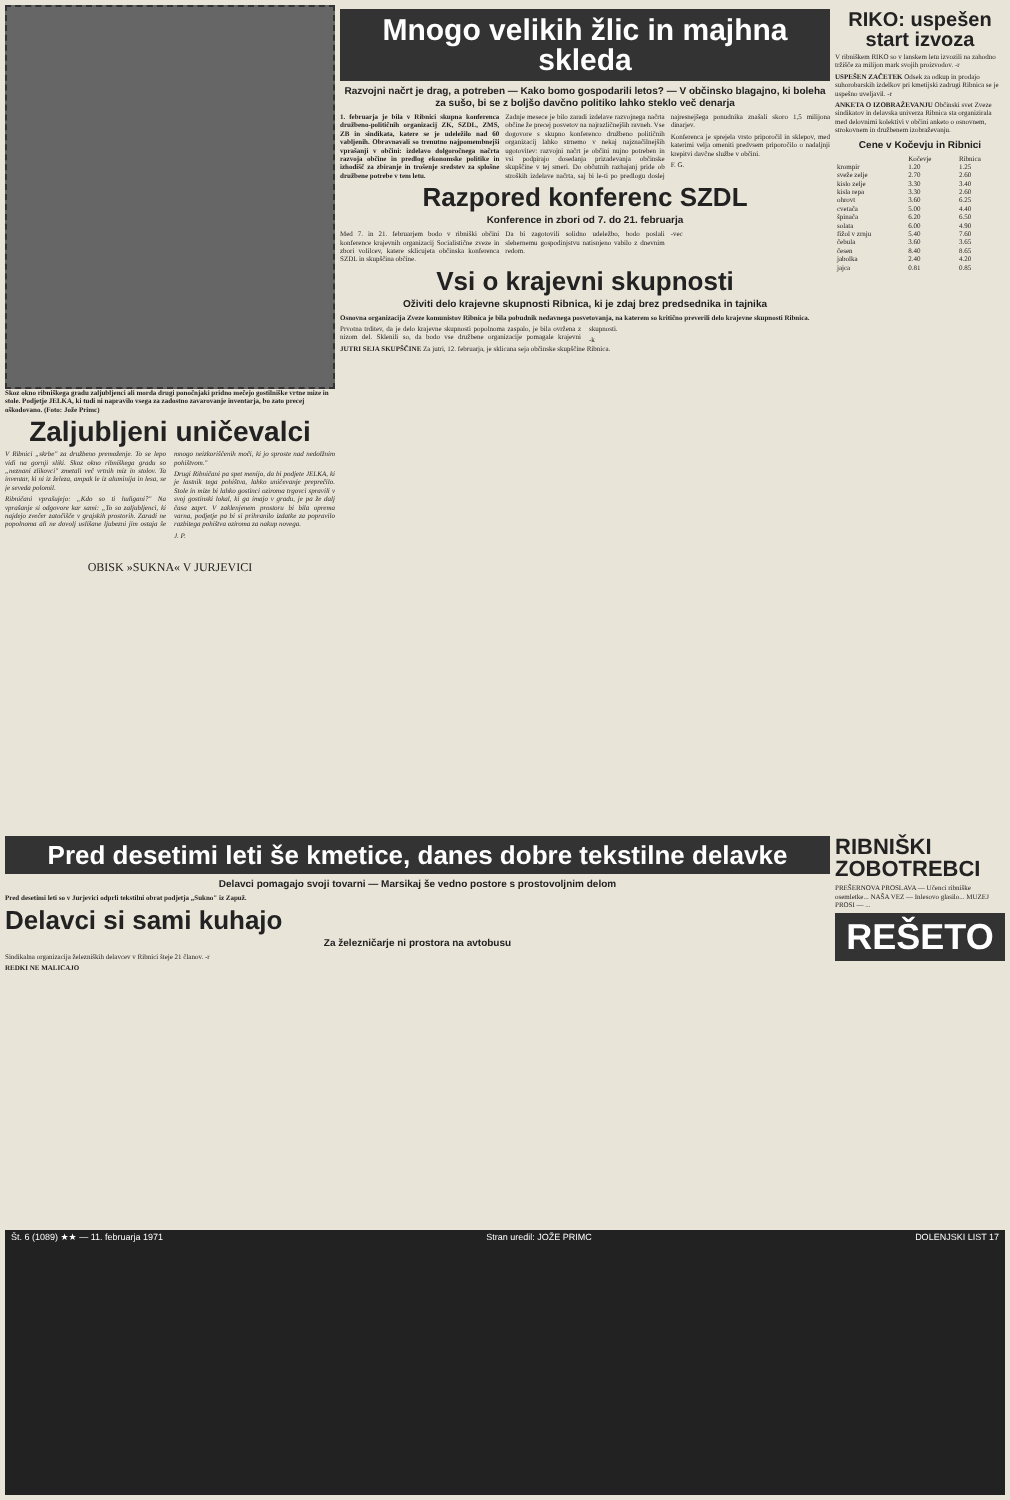Skoz okno ribniškega gradu zaljubljenci ali morda drugi ponočnjaki pridno mečejo gostilniške vrtne mize in stole. Podjetje JELKA, ki tudi ni napravilo vsega za zadostno zavarovanje inventarja, bo zato precej oškodovano. (Foto: Jože Primc)
Zaljubljeni uničevalci
V Ribnici „skrbe" za družbeno premoženje. To se lepo vidi na gornji sliki. Skoz okno ribniškega gradu so „neznani zlikovci" zmetali več vrtnih miz in stolov. Ta inventar, ki ni iz železa, ampak le iz aluminija in lesa, se je seveda polomil.
Ribničani vprašujejo: „Kdo so ti huligani?" Na vprašanje si odgovore kar sami: „To so zaljubljenci, ki najdejo zvečer zatočišče v grajskih prostorih. Zaradi ne popolnoma ali ne dovolj uslišane ljubezni jim ostaja še mnogo neizkoriščenih moči, ki jo sproste nad nedolžnim pohištvom."
Drugi Ribničani pa spet menijo, da bi podjete JELKA, ki je lastnik tega pohištva, lahko uničevanje preprečilo. Stole in mize bi lahko gostinci oziroma trgovci spravili v svoj gostinski lokal, ki ga imajo v gradu, je pa že dalj časa zaprt. V zaklenjenem prostoru bi bila oprema varna, podjetje pa bi si prihranilo izdatke za popravilo razbitega pohištva oziroma za nakup novega.
J. P.
OBISK »SUKNA« V JURJEVICI
Mnogo velikih žlic in majhna skleda
Razvojni načrt je drag, a potreben — Kako bomo gospodarili letos? — V občinsko blagajno, ki boleha za sušo, bi se z boljšo davčno politiko lahko steklo več denarja
1. februarja je bila v Ribnici skupna konferenca družbeno-političnih organizacij ZK, SZDL, ZMS, ZB in sindikata, katere se je udeležilo nad 60 vabljenih. Obravnavali so trenutno najpomembnejši vprašanji v občini: izdelavo dolgoročnega načrta razvoja občine in predlog ekonomske politike in izhodišč za zbiranje in trošenje sredstev za splošne družbene potrebe v tem letu.
Zadnje mesece je bilo zaradi izdelave razvojnega načrta občine že precej posvetov na najrazličnejših ravneh. Vse dogovore s skupno konferenco družbeno političnih organizacij lahko strnemo v nekaj najznačilnejših ugotovitev: razvojni načrt je občini nujno potreben in vsi podpirajo dosedanja prizadevanja občinske skupščine v tej smeri. Do občutnih razhajanj pride ob stroških izdelave načrta, saj bi le-ti po predlogu doslej najresnejšega ponudnika znašali skoro 1,5 milijona dinarjev.
Konferenca je sprejela vrsto priporočil in sklepov, med katerimi velja omeniti predvsem priporočilo o nadaljnji krepitvi davčne službe v občini.
F. G.
Razpored konferenc SZDL
Konference in zbori od 7. do 21. februarja
Med 7. in 21. februarjem bodo v ribniški občini konference krajevnih organizacij Socialistične zveze in zbori volilcev, katere sklicujeta občinska konferenca SZDL in skupščina občine.
Da bi zagotovili solidno udeležbo, bodo poslali slehernemu gospodinjstvu natisnjeno vabilo z dnevnim redom.
-vec
Vsi o krajevni skupnosti
Oživiti delo krajevne skupnosti Ribnica, ki je zdaj brez predsednika in tajnika
Osnovna organizacija Zveze komunistov Ribnica je bila pobudnik nedavnega posvetovanja, na katerem so kritično preverili delo krajevne skupnosti Ribnica.
Prvotna trditev, da je delo krajevne skupnosti popolnoma zaspalo, je bila ovržena z nizom del. Sklenili so, da bodo vse družbene organizacije pomagale krajevni skupnosti.
-k
JUTRI SEJA SKUPŠČINE Za jutri, 12. februarja, je sklicana seja občinske skupščine Ribnica.
RIKO: uspešen start izvoza
V ribniškem RIKO so v lanskem letu izvozili na zahodno tržišče za milijon mark svojih proizvodov. -r
USPEŠEN ZAČETEK Odsek za odkup in prodajo suhorobarskih izdelkov pri kmetijski zadrugi Ribnica se je uspešno uveljavil. -r
ANKETA O IZOBRAŽEVANJU Občinski svet Zveze sindikatov in delavska univerza Ribnica sta organizirala med delovnimi kolektivi v občini anketo o osnovnem, strokovnem in družbenem izobraževanju.
Cene v Kočevju in Ribnici
| | Kočevje | Ribnica |
| --- | --- | --- |
| krompir | 1.20 | 1.25 |
| sveže zelje | 2.70 | 2.60 |
| kislo zelje | 3.30 | 3.40 |
| kisla repa | 3.30 | 2.60 |
| ohrovt | 3.60 | 6.25 |
| cvetača | 5.00 | 4.40 |
| špinača | 6.20 | 6.50 |
| solata | 6.00 | 4.90 |
| fižol v zrnju | 5.40 | 7.60 |
| čebula | 3.60 | 3.65 |
| česen | 8.40 | 8.65 |
| jabolka | 2.40 | 4.20 |
| jajca | 0.81 | 0.85 |
Pred desetimi leti še kmetice, danes dobre tekstilne delavke
Delavci pomagajo svoji tovarni — Marsikaj še vedno postore s prostovoljnim delom
Pred desetimi leti so v Jurjevici odprli tekstilni obrat podjetja „Sukno" iz Zapuž.
Delavci si sami kuhajo
Za železničarje ni prostora na avtobusu
Sindikalna organizacija železniških delavcev v Ribnici šteje 21 članov. -r
REDKI NE MALICAJO
RIBNIŠKI ZOBOTREBCI
PREŠERNOVA PROSLAVA — Učenci ribniške osemletke... NAŠA VEZ — Inlesovo glasilo... MUZEJ PROSI — ...
REŠETO
Št. 6 (1089) ★★ — 11. februarja 1971 Stran uredil: JOŽE PRIMC DOLENJSKI LIST 17